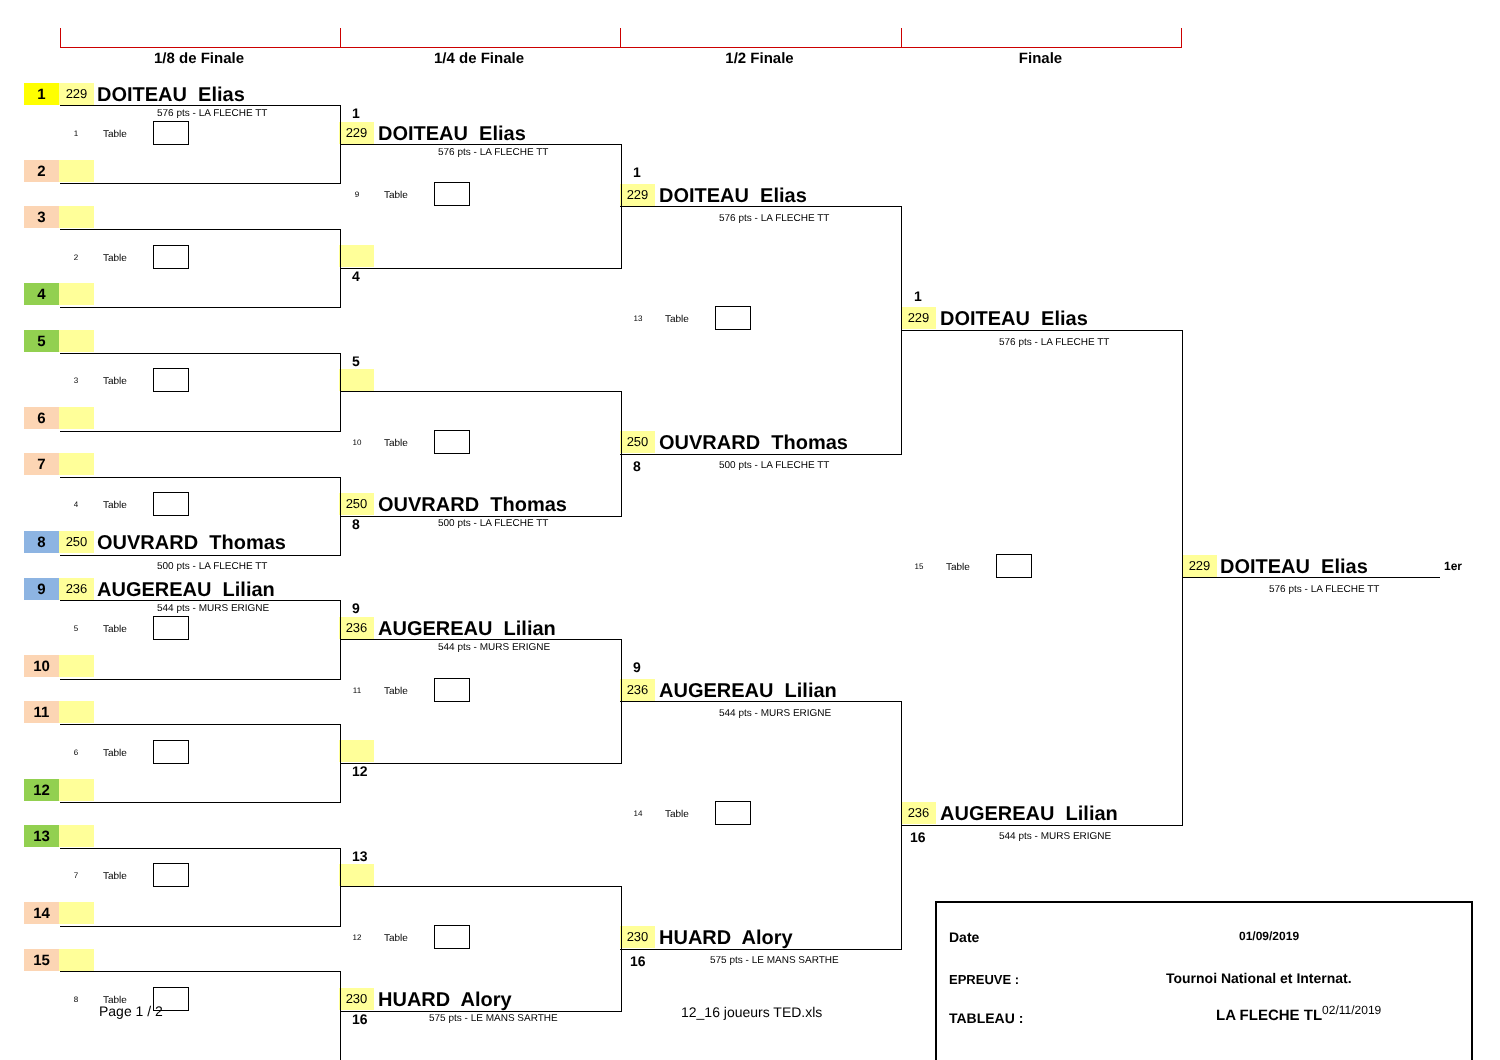1/8 de Finale
1/4 de Finale
1/2 Finale
Finale
1
229
DOITEAU Elias
576 pts - LA FLECHE TT
1 Table
2
3
2 Table
4
5
3 Table
6
7
4 Table
8
250
OUVRARD Thomas
500 pts - LA FLECHE TT
9
236
AUGEREAU Lilian
544 pts - MURS ERIGNE
5 Table
10
11
6 Table
12
13
7 Table
14
15
8 Table
Page 1 / 2
1
229
DOITEAU Elias
576 pts - LA FLECHE TT
9 Table
4
5
10 Table
250
OUVRARD Thomas
8
500 pts - LA FLECHE TT
9
236
AUGEREAU Lilian
544 pts - MURS ERIGNE
11 Table
12
13
12 Table
230
HUARD Alory
16
575 pts - LE MANS SARTHE
1
229
DOITEAU Elias
576 pts - LA FLECHE TT
13 Table
250
OUVRARD Thomas
8
500 pts - LA FLECHE TT
9
236
AUGEREAU Lilian
544 pts - MURS ERIGNE
14 Table
230
HUARD Alory
16
575 pts - LE MANS SARTHE
12_16 joueurs TED.xls
1
229
DOITEAU Elias
576 pts - LA FLECHE TT
15 Table
236
AUGEREAU Lilian
16
544 pts - MURS ERIGNE
229
DOITEAU Elias
1er
576 pts - LA FLECHE TT
Date
01/09/2019
EPREUVE :
Tournoi National et Internat.
TABLEAU :
LA FLECHE TL<sup>02/11/2019</sup>